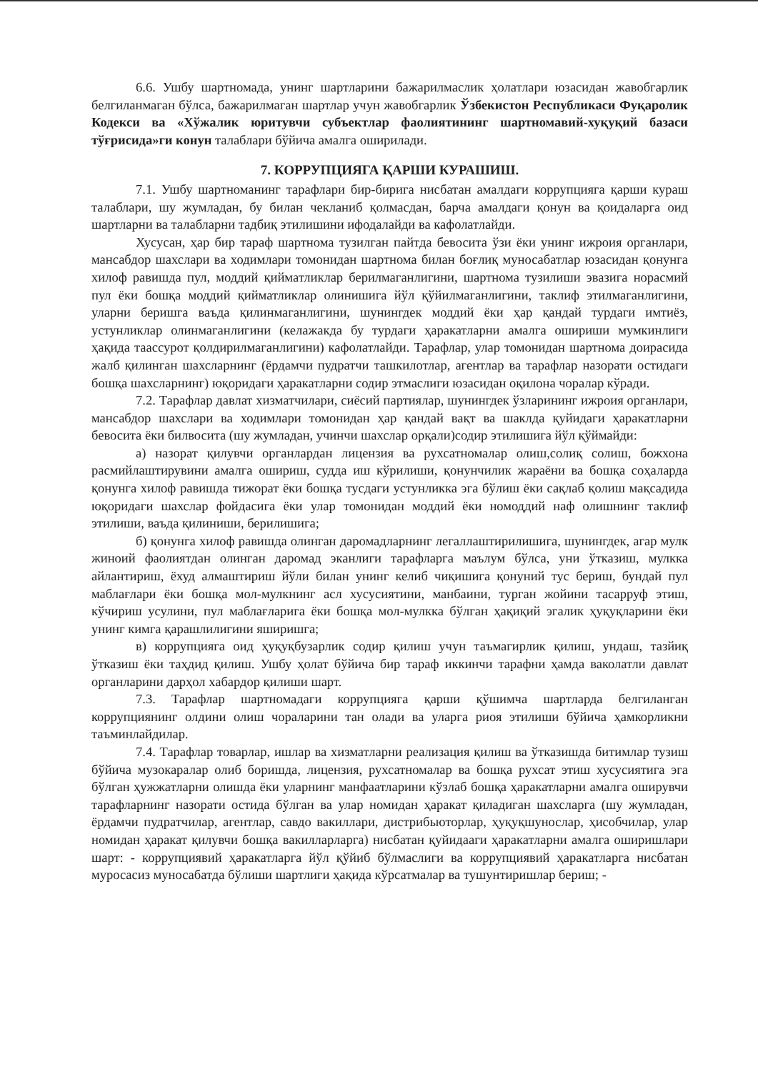6.6. Ушбу шартномада, унинг шартларини бажарилмаслик ҳолатлари юзасидан жавобгарлик белгиланмаган бўлса, бажарилмаган шартлар учун жавобгарлик Ўзбекистон Республикаси Фуқаролик Кодекси ва «Хўжалик юритувчи субъектлар фаолиятининг шартномавий-хуқуқий базаси тўғрисида»ги конун талаблари бўйича амалга оширилади.
7. КОРРУПЦИЯГА ҚАРШИ КУРАШИШ.
7.1. Ушбу шартноманинг тарафлари бир-бирига нисбатан амалдаги коррупцияга қарши кураш талаблари, шу жумладан, бу билан чекланиб қолмасдан, барча амалдаги қонун ва қоидаларга оид шартларни ва талабларни тадбиқ этилишини ифодалайди ва кафолатлайди.
Хусусан, ҳар бир тараф шартнома тузилган пайтда бевосита ўзи ёки унинг ижроия органлари, мансабдор шахслари ва ходимлари томонидан шартнома билан боғлиқ муносабатлар юзасидан қонунга хилоф равишда пул, моддий қийматликлар берилмаганлигини, шартнома тузилиши эвазига норасмий пул ёки бошқа моддий қийматликлар олинишига йўл қўйилмаганлигини, таклиф этилмаганлигини, уларни беришга ваъда қилинмаганлигини, шунингдек моддий ёки ҳар қандай турдаги имтиёз, устунликлар олинмаганлигини (келажакда бу турдаги ҳаракатларни амалга ошириши мумкинлиги ҳақида таассурот қолдирилмаганлигини) кафолатлайди. Тарафлар, улар томонидан шартнома доирасида жалб қилинган шахсларнинг (ёрдамчи пудратчи ташкилотлар, агентлар ва тарафлар назорати остидаги бошқа шахсларнинг) юқоридаги ҳаракатларни содир этмаслиги юзасидан оқилона чоралар кўради.
7.2. Тарафлар давлат хизматчилари, сиёсий партиялар, шунингдек ўзларининг ижроия органлари, мансабдор шахслари ва ходимлари томонидан ҳар қандай вақт ва шаклда қуйидаги ҳаракатларни бевосита ёки билвосита (шу жумладан, учинчи шахслар орқали)содир этилишига йўл қўймайди:
а) назорат қилувчи органлардан лицензия ва рухсатномалар олиш,солиқ солиш, божхона расмийлаштирувини амалга ошириш, судда иш кўрилиши, қонунчилик жараёни ва бошқа соҳаларда қонунга хилоф равишда тижорат ёки бошқа тусдаги устунликка эга бўлиш ёки сақлаб қолиш мақсадида юқоридаги шахслар фойдасига ёки улар томонидан моддий ёки номоддий наф олишнинг таклиф этилиши, ваъда қилиниши, берилишига;
б) қонунга хилоф равишда олинган даромадларнинг легаллаштирилишига, шунингдек, агар мулк жиноий фаолиятдан олинган даромад эканлиги тарафларга маълум бўлса, уни ўтказиш, мулкка айлантириш, ёхуд алмаштириш йўли билан унинг келиб чиқишига қонуний тус бериш, бундай пул маблағлари ёки бошқа мол-мулкнинг асл хусусиятини, манбаини, турган жойини тасарруф этиш, кўчириш усулини, пул маблағларига ёки бошқа мол-мулкка бўлган ҳақиқий эгалик ҳуқуқларини ёки унинг кимга қарашлилигини яширишга;
в) коррупцияга оид ҳуқуқбузарлик содир қилиш учун таъмагирлик қилиш, ундаш, тазйиқ ўтказиш ёки таҳдид қилиш. Ушбу ҳолат бўйича бир тараф иккинчи тарафни ҳамда ваколатли давлат органларини дарҳол хабардор қилиши шарт.
7.3. Тарафлар шартномадаги коррупцияга қарши қўшимча шартларда белгиланган коррупциянинг олдини олиш чораларини тан олади ва уларга риоя этилиши бўйича ҳамкорликни таъминлайдилар.
7.4. Тарафлар товарлар, ишлар ва хизматларни реализация қилиш ва ўтказишда битимлар тузиш бўйича музокаралар олиб боришда, лицензия, рухсатномалар ва бошқа рухсат этиш хусусиятига эга бўлган ҳужжатларни олишда ёки уларнинг манфаатларини кўзлаб бошқа ҳаракатларни амалга оширувчи тарафларнинг назорати остида бўлган ва улар номидан ҳаракат қиладиган шахсларга (шу жумладан, ёрдамчи пудратчилар, агентлар, савдо вакиллари, дистрибьюторлар, ҳуқуқшунослар, ҳисобчилар, улар номидан ҳаракат қилувчи бошқа вакилларларга) нисбатан қуйидааги ҳаракатларни амалга оширишлари шарт: - коррупциявий ҳаракатларга йўл қўйиб бўлмаслиги ва коррупциявий ҳаракатларга нисбатан муросасиз муносабатда бўлиши шартлиги ҳақида кўрсатмалар ва тушунтиришлар бериш; -